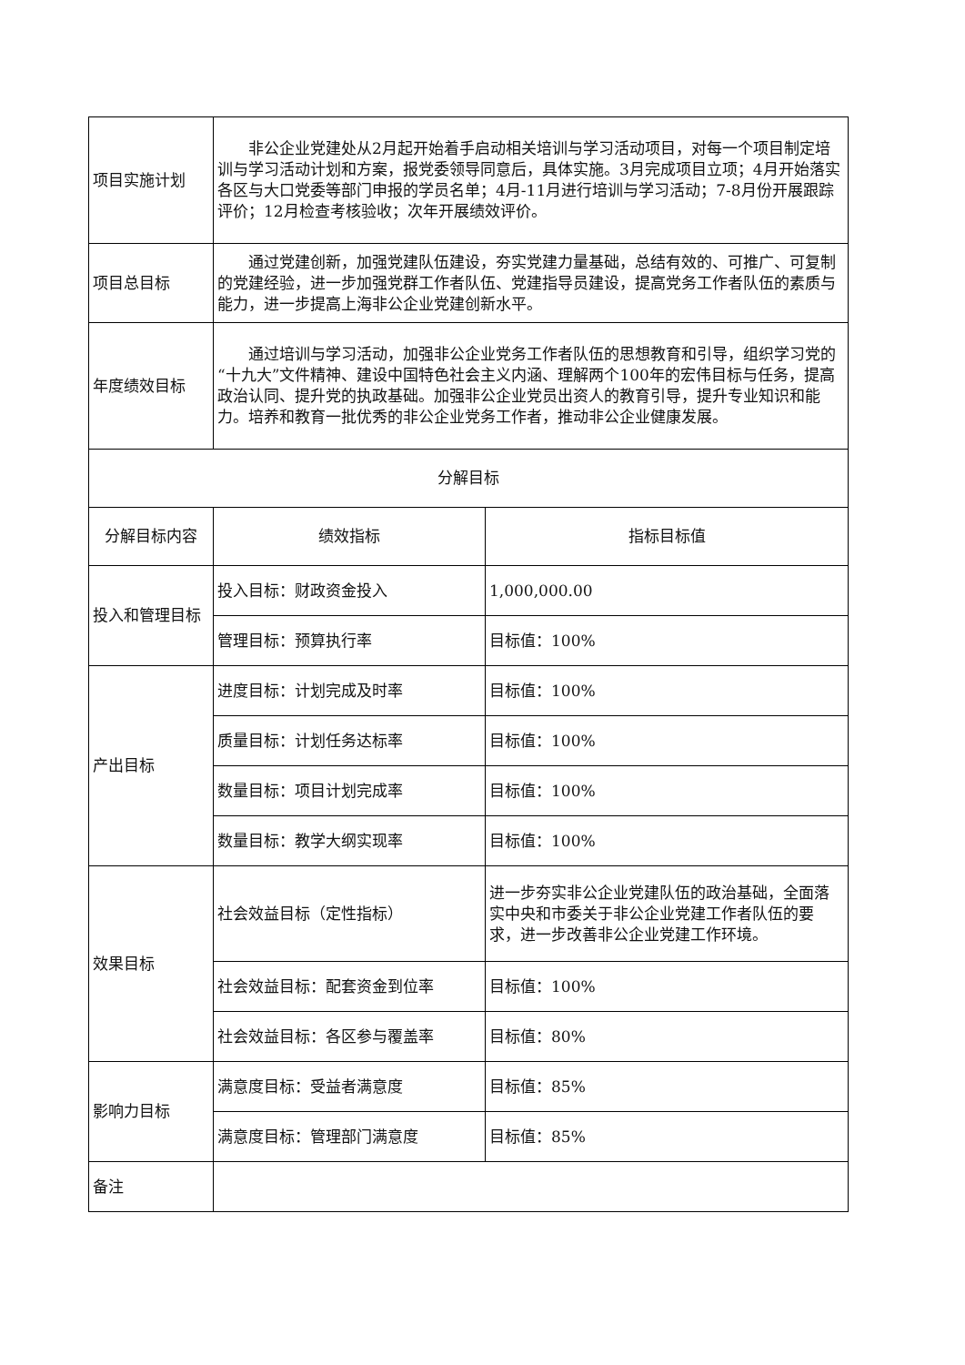| 项目实施计划 | 非公企业党建处从2月起开始着手启动相关培训与学习活动项目，对每一个项目制定培训与学习活动计划和方案，报党委领导同意后，具体实施。3月完成项目立项；4月开始落实各区与大口党委等部门申报的学员名单；4月-11月进行培训与学习活动；7-8月份开展跟踪评价；12月检查考核验收；次年开展绩效评价。 | |
| 项目总目标 | 通过党建创新，加强党建队伍建设，夯实党建力量基础，总结有效的、可推广、可复制的党建经验，进一步加强党群工作者队伍、党建指导员建设，提高党务工作者队伍的素质与能力，进一步提高上海非公企业党建创新水平。 | |
| 年度绩效目标 | 通过培训与学习活动，加强非公企业党务工作者队伍的思想教育和引导，组织学习党的“十九大”文件精神、建设中国特色社会主义内涵、理解两个100年的宏伟目标与任务，提高政治认同、提升党的执政基础。加强非公企业党员出资人的教育引导，提升专业知识和能力。培养和教育一批优秀的非公企业党务工作者，推动非公企业健康发展。 | |
| 分解目标 | | |
| 分解目标内容 | 绩效指标 | 指标目标值 |
| 投入和管理目标 | 投入目标：财政资金投入 | 1,000,000.00 |
| | 管理目标：预算执行率 | 目标值：100% |
| 产出目标 | 进度目标：计划完成及时率 | 目标值：100% |
| | 质量目标：计划任务达标率 | 目标值：100% |
| | 数量目标：项目计划完成率 | 目标值：100% |
| | 数量目标：教学大纲实现率 | 目标值：100% |
| 效果目标 | 社会效益目标（定性指标） | 进一步夯实非公企业党建队伍的政治基础，全面落实中央和市委关于非公企业党建工作者队伍的要求，进一步改善非公企业党建工作环境。 |
| | 社会效益目标：配套资金到位率 | 目标值：100% |
| | 社会效益目标：各区参与覆盖率 | 目标值：80% |
| 影响力目标 | 满意度目标：受益者满意度 | 目标值：85% |
| | 满意度目标：管理部门满意度 | 目标值：85% |
| 备注 | | |